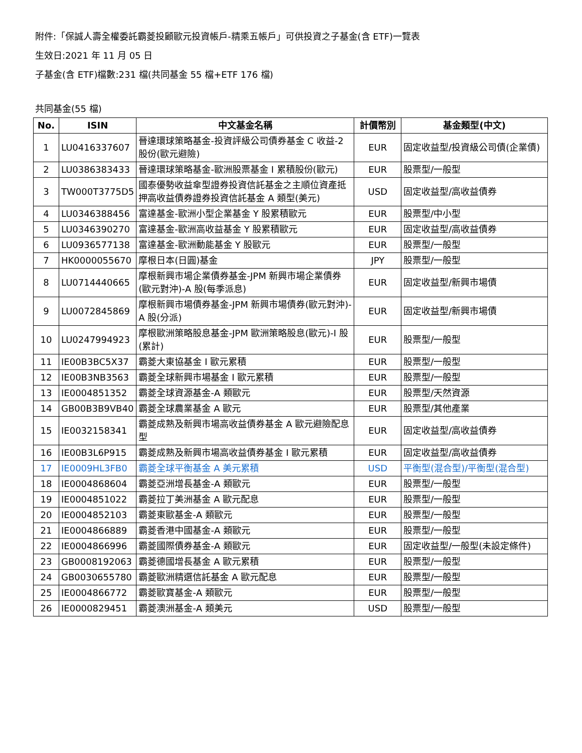附件:「保誠人壽全權委託霸菱投顧歐元投資帳戶-精乘五帳戶」可供投資之子基金(含 ETF)一覽表
生效日:2021 年 11 月 05 日
子基金(含 ETF)檔數:231 檔(共同基金 55 檔+ETF 176 檔)
共同基金(55 檔)
| No. | ISIN | 中文基金名稱 | 計價幣別 | 基金類型(中文) |
| --- | --- | --- | --- | --- |
| 1 | LU0416337607 | 晉達環球策略基金-投資評級公司債券基金 C 收益-2 股份(歐元避險) | EUR | 固定收益型/投資級公司債(企業債) |
| 2 | LU0386383433 | 晉達環球策略基金-歐洲股票基金 I 累積股份(歐元) | EUR | 股票型/一般型 |
| 3 | TW000T3775D5 | 國泰優勢收益傘型證券投資信託基金之主順位資產抵押高收益債券證券投資信託基金 A 類型(美元) | USD | 固定收益型/高收益債券 |
| 4 | LU0346388456 | 富達基金-歐洲小型企業基金 Y 股累積歐元 | EUR | 股票型/中小型 |
| 5 | LU0346390270 | 富達基金-歐洲高收益基金 Y 股累積歐元 | EUR | 固定收益型/高收益債券 |
| 6 | LU0936577138 | 富達基金-歐洲動能基金 Y 股歐元 | EUR | 股票型/一般型 |
| 7 | HK0000055670 | 摩根日本(日圓)基金 | JPY | 股票型/一般型 |
| 8 | LU0714440665 | 摩根新興市場企業債券基金-JPM 新興市場企業債券(歐元對沖)-A 股(每季派息) | EUR | 固定收益型/新興市場債 |
| 9 | LU0072845869 | 摩根新興市場債券基金-JPM 新興市場債券(歐元對沖)-A 股(分派) | EUR | 固定收益型/新興市場債 |
| 10 | LU0247994923 | 摩根歐洲策略股息基金-JPM 歐洲策略股息(歐元)-I 股(累計) | EUR | 股票型/一般型 |
| 11 | IE00B3BC5X37 | 霸菱大東協基金 I 歐元累積 | EUR | 股票型/一般型 |
| 12 | IE00B3NB3563 | 霸菱全球新興市場基金 I 歐元累積 | EUR | 股票型/一般型 |
| 13 | IE0004851352 | 霸菱全球資源基金-A 類歐元 | EUR | 股票型/天然資源 |
| 14 | GB00B3B9VB40 | 霸菱全球農業基金 A 歐元 | EUR | 股票型/其他產業 |
| 15 | IE0032158341 | 霸菱成熟及新興市場高收益債券基金 A 歐元避險配息型 | EUR | 固定收益型/高收益債券 |
| 16 | IE00B3L6P915 | 霸菱成熟及新興市場高收益債券基金 I 歐元累積 | EUR | 固定收益型/高收益債券 |
| 17 | IE0009HL3FB0 | 霸菱全球平衡基金 A 美元累積 | USD | 平衡型(混合型)/平衡型(混合型) |
| 18 | IE0004868604 | 霸菱亞洲增長基金-A 類歐元 | EUR | 股票型/一般型 |
| 19 | IE0004851022 | 霸菱拉丁美洲基金 A 歐元配息 | EUR | 股票型/一般型 |
| 20 | IE0004852103 | 霸菱東歐基金-A 類歐元 | EUR | 股票型/一般型 |
| 21 | IE0004866889 | 霸菱香港中國基金-A 類歐元 | EUR | 股票型/一般型 |
| 22 | IE0004866996 | 霸菱國際債券基金-A 類歐元 | EUR | 固定收益型/一般型(未設定條件) |
| 23 | GB0008192063 | 霸菱德國增長基金 A 歐元累積 | EUR | 股票型/一般型 |
| 24 | GB0030655780 | 霸菱歐洲精選信託基金 A 歐元配息 | EUR | 股票型/一般型 |
| 25 | IE0004866772 | 霸菱歐寶基金-A 類歐元 | EUR | 股票型/一般型 |
| 26 | IE0000829451 | 霸菱澳洲基金-A 類美元 | USD | 股票型/一般型 |